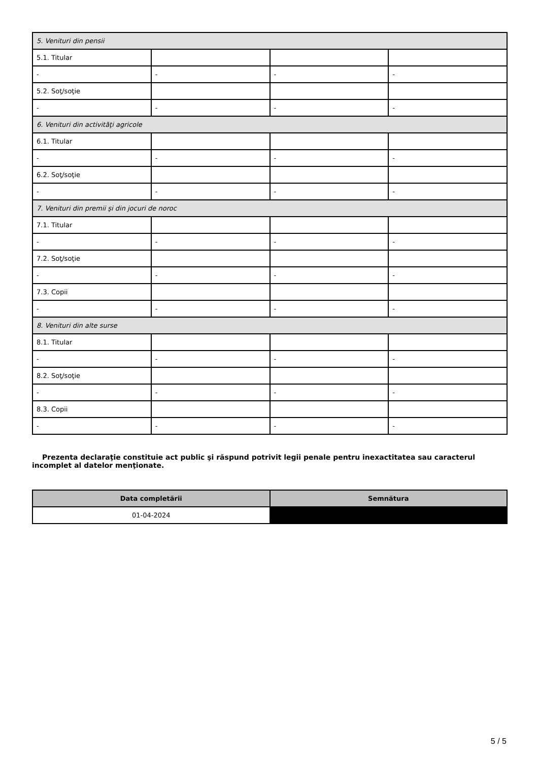| 5. Venituri din pensii | | | |
| 5.1. Titular | | | |
| - | - | - | - |
| 5.2. Soţ/soţie | | | |
| - | - | - | - |
| 6. Venituri din activităţi agricole | | | |
| 6.1. Titular | | | |
| - | - | - | - |
| 6.2. Soţ/soţie | | | |
| - | - | - | - |
| 7. Venituri din premii şi din jocuri de noroc | | | |
| 7.1. Titular | | | |
| - | - | - | - |
| 7.2. Soţ/soţie | | | |
| - | - | - | - |
| 7.3. Copii | | | |
| - | - | - | - |
| 8. Venituri din alte surse | | | |
| 8.1. Titular | | | |
| - | - | - | - |
| 8.2. Soţ/soţie | | | |
| - | - | - | - |
| 8.3. Copii | | | |
| - | - | - | - |
Prezenta declaraţie constituie act public şi răspund potrivit legii penale pentru inexactitatea sau caracterul incomplet al datelor menţionate.
| Data completării | Semnătura |
| --- | --- |
| 01-04-2024 | |
5 / 5